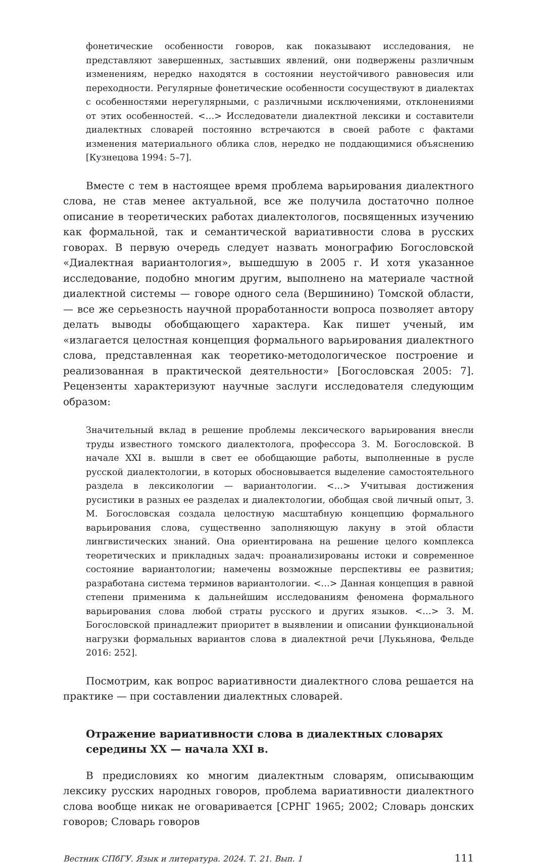фонетические особенности говоров, как показывают исследования, не представляют завершенных, застывших явлений, они подвержены различным изменениям, нередко находятся в состоянии неустойчивого равновесия или переходности. Регулярные фонетические особенности сосуществуют в диалектах с особенностями нерегулярными, с различными исключениями, отклонениями от этих особенностей. <…> Исследователи диалектной лексики и составители диалектных словарей постоянно встречаются в своей работе с фактами изменения материального облика слов, нередко не поддающимися объяснению [Кузнецова 1994: 5–7].
Вместе с тем в настоящее время проблема варьирования диалектного слова, не став менее актуальной, все же получила достаточно полное описание в теоретических работах диалектологов, посвященных изучению как формальной, так и семантической вариативности слова в русских говорах. В первую очередь следует назвать монографию Богословской «Диалектная вариантология», вышедшую в 2005 г. И хотя указанное исследование, подобно многим другим, выполнено на материале частной диалектной системы — говоре одного села (Вершинино) Томской области, — все же серьезность научной проработанности вопроса позволяет автору делать выводы обобщающего характера. Как пишет ученый, им «излагается целостная концепция формального варьирования диалектного слова, представленная как теоретико-методологическое построение и реализованная в практической деятельности» [Богословская 2005: 7]. Рецензенты характеризуют научные заслуги исследователя следующим образом:
Значительный вклад в решение проблемы лексического варьирования внесли труды известного томского диалектолога, профессора З. М. Богословской. В начале XXI в. вышли в свет ее обобщающие работы, выполненные в русле русской диалектологии, в которых обосновывается выделение самостоятельного раздела в лексикологии — вариантологии. <…> Учитывая достижения русистики в разных ее разделах и диалектологии, обобщая свой личный опыт, З. М. Богословская создала целостную масштабную концепцию формального варьирования слова, существенно заполняющую лакуну в этой области лингвистических знаний. Она ориентирована на решение целого комплекса теоретических и прикладных задач: проанализированы истоки и современное состояние вариантологии; намечены возможные перспективы ее развития; разработана система терминов вариантологии. <…> Данная концепция в равной степени применима к дальнейшим исследованиям феномена формального варьирования слова любой страты русского и других языков. <…> З. М. Богословской принадлежит приоритет в выявлении и описании функциональной нагрузки формальных вариантов слова в диалектной речи [Лукьянова, Фельде 2016: 252].
Посмотрим, как вопрос вариативности диалектного слова решается на практике — при составлении диалектных словарей.
Отражение вариативности слова в диалектных словарях
середины XX — начала XXI в.
В предисловиях ко многим диалектным словарям, описывающим лексику русских народных говоров, проблема вариативности диалектного слова вообще никак не оговаривается [СРНГ 1965; 2002; Словарь донских говоров; Словарь говоров
Вестник СПбГУ. Язык и литература. 2024. Т. 21. Вып. 1 111